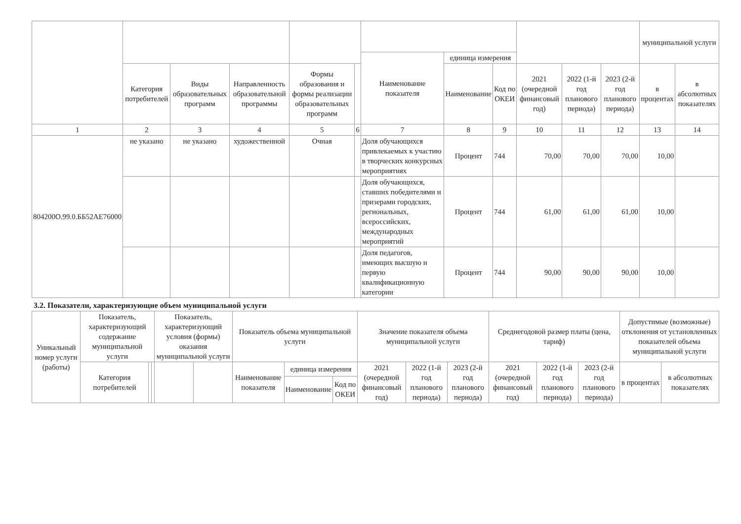| | | | | | | | | | | | | муниципальной услуги | |
| --- | --- | --- | --- | --- | --- | --- | --- | --- | --- | --- | --- | --- | --- |
| | | | | | | Наименование показателя | единица измерения | | | | | | |
| | Категория потребителей | Виды образовательных программ | Направленность образовательной программы | Формы образования и формы реализации образовательных программ | | | Наименование | Код по ОКЕИ | 2021 (очередной финансовый год) | 2022 (1-й год планового периода) | 2023 (2-й год планового периода) | в процентах | в абсолютных показателях |
| 1 | 2 | 3 | 4 | 5 | 6 | 7 | 8 | 9 | 10 | 11 | 12 | 13 | 14 |
| 804200О.99.0.ББ52АЕ76000 | не указано | не указано | художественной | Очная | | Доля обучающихся привлекаемых к участию в творческих конкурсных мероприятиях | Процент | 744 | 70,00 | 70,00 | 70,00 | 10,00 | |
| | | | | | | Доля обучающихся, ставших победителями и призерами городских, региональных, всероссийских, международных мероприятий | Процент | 744 | 61,00 | 61,00 | 61,00 | 10,00 | |
| | | | | | | Доля педагогов, имеющих высшую и первую квалификационную категории | Процент | 744 | 90,00 | 90,00 | 90,00 | 10,00 | |
3.2. Показатели, характеризующие объем муниципальной услуги
| Уникальный номер услуги (работы) | Показатель, характеризующий содержание муниципальной услуги | | | Показатель, характеризующий условия (формы) оказания муниципальной услуги | | Показатель объема муниципальной услуги | | | Значение показателя объема муниципальной услуги | | | Среднегодовой размер платы (цена, тариф) | | | Допустимые (возможные) отклонения от установленных показателей объема муниципальной услуги | |
| --- | --- | --- | --- | --- | --- | --- | --- | --- | --- | --- | --- | --- | --- | --- | --- | --- |
| | Категория потребителей | | | | | Наименование показателя | единица измерения | | 2021 (очередной финансовый год) | 2022 (1-й год планового периода) | 2023 (2-й год планового периода) | 2021 (очередной финансовый год) | 2022 (1-й год планового периода) | 2023 (2-й год планового периода) | в процентах | в абсолютных показателях |
| | | | | | | | Наименование | Код по ОКЕИ | | | | | | | | |